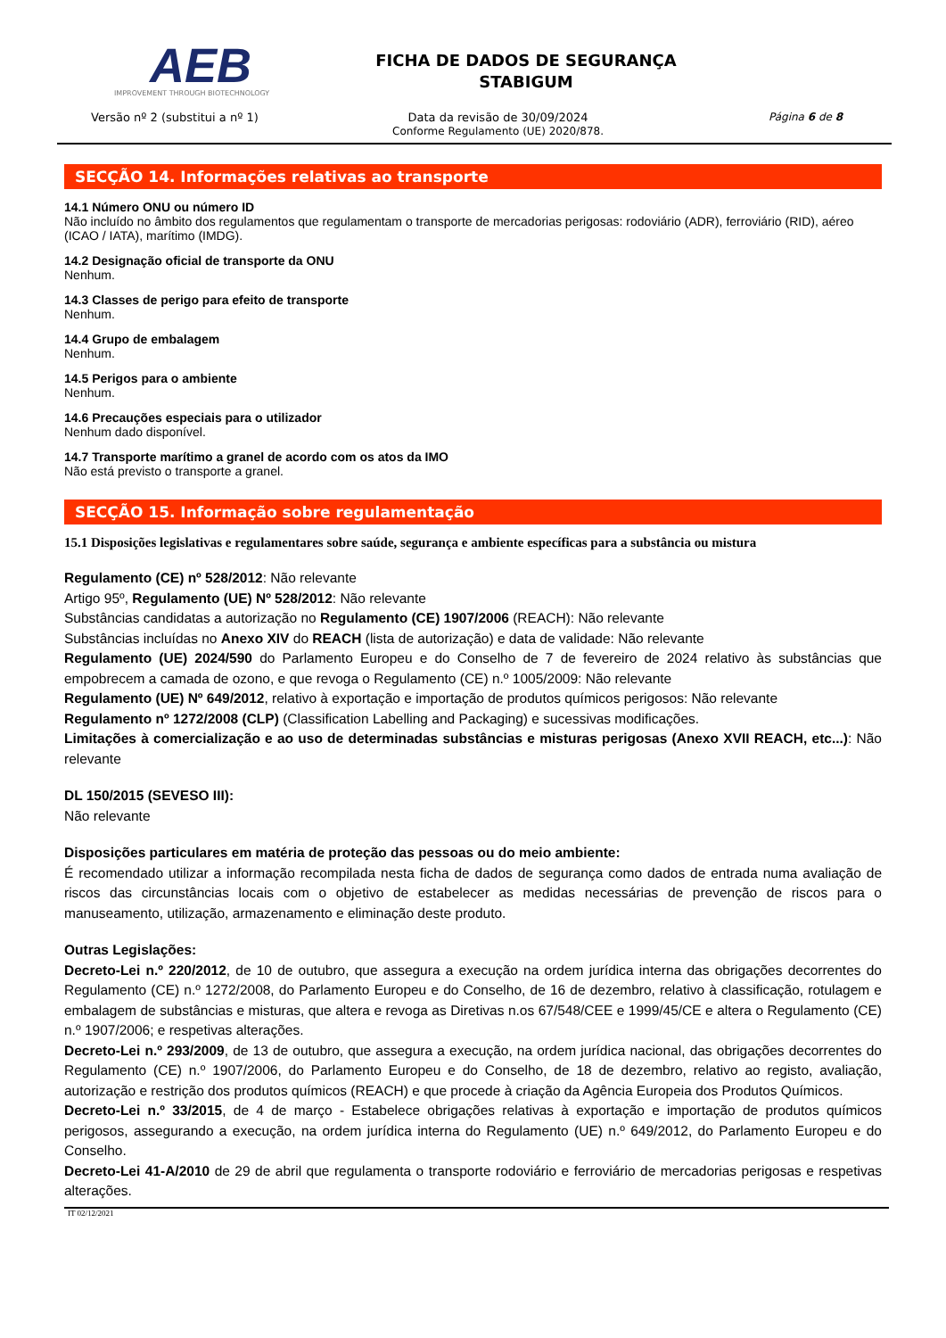AEB
IMPROVEMENT THROUGH BIOTECHNOLOGY
FICHA DE DADOS DE SEGURANÇA
STABIGUM
Versão nº 2 (substitui a nº 1)
Data da revisão de 30/09/2024
Conforme Regulamento (UE) 2020/878.
Página 6 de 8
SECÇÃO 14. Informações relativas ao transporte
14.1 Número ONU ou número ID
Não incluído no âmbito dos regulamentos que regulamentam o transporte de mercadorias perigosas: rodoviário (ADR), ferroviário (RID), aéreo (ICAO / IATA), marítimo (IMDG).
14.2 Designação oficial de transporte da ONU
Nenhum.
14.3 Classes de perigo para efeito de transporte
Nenhum.
14.4 Grupo de embalagem
Nenhum.
14.5 Perigos para o ambiente
Nenhum.
14.6 Precauções especiais para o utilizador
Nenhum dado disponível.
14.7 Transporte marítimo a granel de acordo com os atos da IMO
Não está previsto o transporte a granel.
SECÇÃO 15. Informação sobre regulamentação
15.1 Disposições legislativas e regulamentares sobre saúde, segurança e ambiente específicas para a substância ou mistura
Regulamento (CE) nº 528/2012: Não relevante
Artigo 95º, Regulamento (UE) Nº 528/2012: Não relevante
Substâncias candidatas a autorização no Regulamento (CE) 1907/2006 (REACH): Não relevante
Substâncias incluídas no Anexo XIV do REACH (lista de autorização) e data de validade: Não relevante
Regulamento (UE) 2024/590 do Parlamento Europeu e do Conselho de 7 de fevereiro de 2024 relativo às substâncias que empobrecem a camada de ozono, e que revoga o Regulamento (CE) n.º 1005/2009: Não relevante
Regulamento (UE) Nº 649/2012, relativo à exportação e importação de produtos químicos perigosos: Não relevante
Regulamento nº 1272/2008 (CLP) (Classification Labelling and Packaging) e sucessivas modificações.
Limitações à comercialização e ao uso de determinadas substâncias e misturas perigosas (Anexo XVII REACH, etc...): Não relevante
DL 150/2015 (SEVESO III):
Não relevante
Disposições particulares em matéria de proteção das pessoas ou do meio ambiente:
É recomendado utilizar a informação recompilada nesta ficha de dados de segurança como dados de entrada numa avaliação de riscos das circunstâncias locais com o objetivo de estabelecer as medidas necessárias de prevenção de riscos para o manuseamento, utilização, armazenamento e eliminação deste produto.
Outras Legislações:
Decreto-Lei n.º 220/2012, de 10 de outubro, que assegura a execução na ordem jurídica interna das obrigações decorrentes do Regulamento (CE) n.º 1272/2008, do Parlamento Europeu e do Conselho, de 16 de dezembro, relativo à classificação, rotulagem e embalagem de substâncias e misturas, que altera e revoga as Diretivas n.os 67/548/CEE e 1999/45/CE e altera o Regulamento (CE) n.º 1907/2006; e respetivas alterações.
Decreto-Lei n.º 293/2009, de 13 de outubro, que assegura a execução, na ordem jurídica nacional, das obrigações decorrentes do Regulamento (CE) n.º 1907/2006, do Parlamento Europeu e do Conselho, de 18 de dezembro, relativo ao registo, avaliação, autorização e restrição dos produtos químicos (REACH) e que procede à criação da Agência Europeia dos Produtos Químicos.
Decreto-Lei n.º 33/2015, de 4 de março - Estabelece obrigações relativas à exportação e importação de produtos químicos perigosos, assegurando a execução, na ordem jurídica interna do Regulamento (UE) n.º 649/2012, do Parlamento Europeu e do Conselho.
Decreto-Lei 41-A/2010 de 29 de abril que regulamenta o transporte rodoviário e ferroviário de mercadorias perigosas e respetivas alterações.
IT 02/12/2021